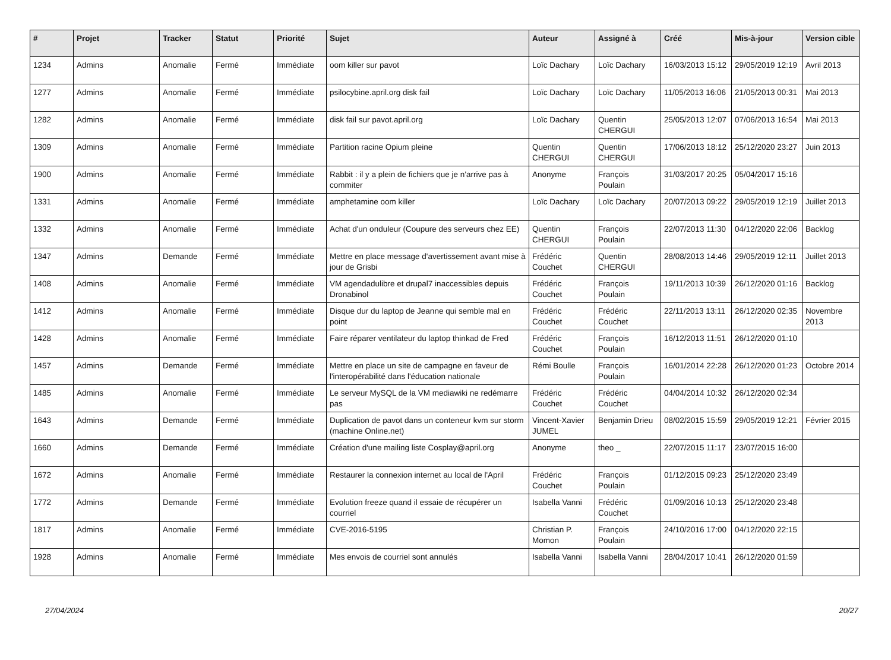| # | Projet | Tracker | Statut | Priorité | Sujet | Auteur | Assigné à | Créé | Mis-à-jour | Version cible |
| --- | --- | --- | --- | --- | --- | --- | --- | --- | --- | --- |
| 1234 | Admins | Anomalie | Fermé | Immédiate | oom killer sur pavot | Loïc Dachary | Loïc Dachary | 16/03/2013 15:12 | 29/05/2019 12:19 | Avril 2013 |
| 1277 | Admins | Anomalie | Fermé | Immédiate | psilocybine.april.org disk fail | Loïc Dachary | Loïc Dachary | 11/05/2013 16:06 | 21/05/2013 00:31 | Mai 2013 |
| 1282 | Admins | Anomalie | Fermé | Immédiate | disk fail sur pavot.april.org | Loïc Dachary | Quentin CHERGUI | 25/05/2013 12:07 | 07/06/2013 16:54 | Mai 2013 |
| 1309 | Admins | Anomalie | Fermé | Immédiate | Partition racine Opium pleine | Quentin CHERGUI | Quentin CHERGUI | 17/06/2013 18:12 | 25/12/2020 23:27 | Juin 2013 |
| 1900 | Admins | Anomalie | Fermé | Immédiate | Rabbit : il y a plein de fichiers que je n'arrive pas à commiter | Anonyme | François Poulain | 31/03/2017 20:25 | 05/04/2017 15:16 | |
| 1331 | Admins | Anomalie | Fermé | Immédiate | amphetamine oom killer | Loïc Dachary | Loïc Dachary | 20/07/2013 09:22 | 29/05/2019 12:19 | Juillet 2013 |
| 1332 | Admins | Anomalie | Fermé | Immédiate | Achat d'un onduleur (Coupure des serveurs chez EE) | Quentin CHERGUI | François Poulain | 22/07/2013 11:30 | 04/12/2020 22:06 | Backlog |
| 1347 | Admins | Demande | Fermé | Immédiate | Mettre en place message d'avertissement avant mise à jour de Grisbi | Frédéric Couchet | Quentin CHERGUI | 28/08/2013 14:46 | 29/05/2019 12:11 | Juillet 2013 |
| 1408 | Admins | Anomalie | Fermé | Immédiate | VM agendadulibre et drupal7 inaccessibles depuis Dronabinol | Frédéric Couchet | François Poulain | 19/11/2013 10:39 | 26/12/2020 01:16 | Backlog |
| 1412 | Admins | Anomalie | Fermé | Immédiate | Disque dur du laptop de Jeanne qui semble mal en point | Frédéric Couchet | Frédéric Couchet | 22/11/2013 13:11 | 26/12/2020 02:35 | Novembre 2013 |
| 1428 | Admins | Anomalie | Fermé | Immédiate | Faire réparer ventilateur du laptop thinkad de Fred | Frédéric Couchet | François Poulain | 16/12/2013 11:51 | 26/12/2020 01:10 | |
| 1457 | Admins | Demande | Fermé | Immédiate | Mettre en place un site de campagne en faveur de l'interopérabilité dans l'éducation nationale | Rémi Boulle | François Poulain | 16/01/2014 22:28 | 26/12/2020 01:23 | Octobre 2014 |
| 1485 | Admins | Anomalie | Fermé | Immédiate | Le serveur MySQL de la VM mediawiki ne redémarre pas | Frédéric Couchet | Frédéric Couchet | 04/04/2014 10:32 | 26/12/2020 02:34 | |
| 1643 | Admins | Demande | Fermé | Immédiate | Duplication de pavot dans un conteneur kvm sur storm (machine Online.net) | Vincent-Xavier JUMEL | Benjamin Drieu | 08/02/2015 15:59 | 29/05/2019 12:21 | Février 2015 |
| 1660 | Admins | Demande | Fermé | Immédiate | Création d'une mailing liste Cosplay@april.org | Anonyme | theo _ | 22/07/2015 11:17 | 23/07/2015 16:00 | |
| 1672 | Admins | Anomalie | Fermé | Immédiate | Restaurer la connexion internet au local de l'April | Frédéric Couchet | François Poulain | 01/12/2015 09:23 | 25/12/2020 23:49 | |
| 1772 | Admins | Demande | Fermé | Immédiate | Evolution freeze quand il essaie de récupérer un courriel | Isabella Vanni | Frédéric Couchet | 01/09/2016 10:13 | 25/12/2020 23:48 | |
| 1817 | Admins | Anomalie | Fermé | Immédiate | CVE-2016-5195 | Christian P. Momon | François Poulain | 24/10/2016 17:00 | 04/12/2020 22:15 | |
| 1928 | Admins | Anomalie | Fermé | Immédiate | Mes envois de courriel sont annulés | Isabella Vanni | Isabella Vanni | 28/04/2017 10:41 | 26/12/2020 01:59 | |
27/04/2024 20/27